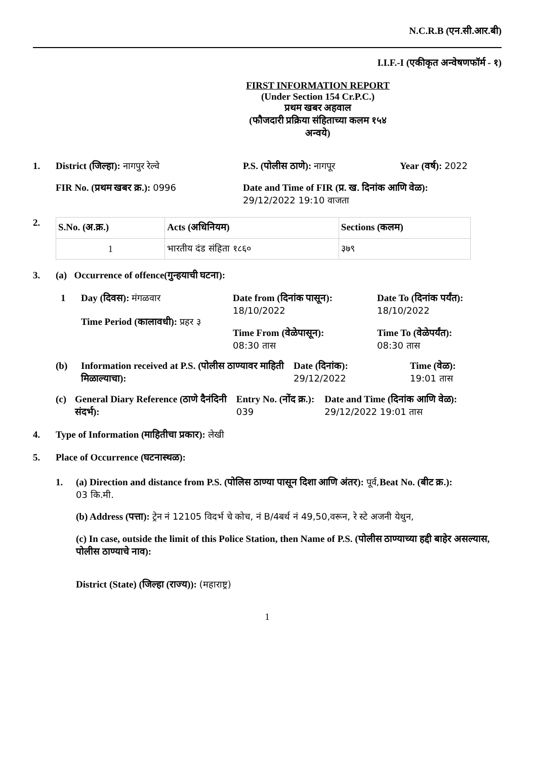N.C.R.B (एन.सी.आर.बी)
I.I.F.-I (एकीकृत अन्वेषणफॉर्म - १)
FIRST INFORMATION REPORT
(Under Section 154 Cr.P.C.)
प्रथम खबर अहवाल
(फौजदारी प्रक्रिया संहिताच्या कलम १५४
अन्वये)
1. District (जिल्हा): नागपुर रेल्वे P.S. (पोलीस ठाणे): नागपूर Year (वर्ष): 2022
FIR No. (प्रथम खबर क्र.): 0996 Date and Time of FIR (प्र. ख. दिनांक आणि वेळ):
29/12/2022 19:10 वाजता
2.
| S.No. (अ.क्र.) | Acts (अधिनियम) | Sections (कलम) |
| --- | --- | --- |
| 1 | भारतीय दंड संहिता १८६० | ३७९ |
3. (a) Occurrence of offence(गुन्हयाची घटना):
1 Day (दिवस): मंगळवार
Time Period (कालावधी): प्रहर ३
Date from (दिनांक पासून):
18/10/2022
Time From (वेळेपासून):
08:30 तास
Date To (दिनांक पर्यंत):
18/10/2022
Time To (वेळेपर्यंत):
08:30 तास
(b) Information received at P.S. (पोलीस ठाण्यावर माहिती मिळाल्याचा):
Date (दिनांक):
29/12/2022
Time (वेळ):
19:01 तास
(c) General Diary Reference (ठाणे दैनंदिनी संदर्भ):
Entry No. (नोंद क्र.):
039
Date and Time (दिनांक आणि वेळ): 29/12/2022 19:01 तास
4. Type of Information (माहितीचा प्रकार): लेखी
5. Place of Occurrence (घटनास्थळ):
1. (a) Direction and distance from P.S. (पोलिस ठाण्या पासून दिशा आणि अंतर): पूर्व, 03 कि.मी.
Beat No. (बीट क्र.):
(b) Address (पत्ता): ट्रेन नं 12105 विदर्भ चे कोच, नं B/4बर्थ नं 49,50,वरून, रे स्टे अजनी येथुन,
(c) In case, outside the limit of this Police Station, then Name of P.S. (पोलीस ठाण्याच्या हद्दी बाहेर असल्यास, पोलीस ठाण्याचे नाव):
District (State) (जिल्हा (राज्य)): (महाराष्ट्र)
1